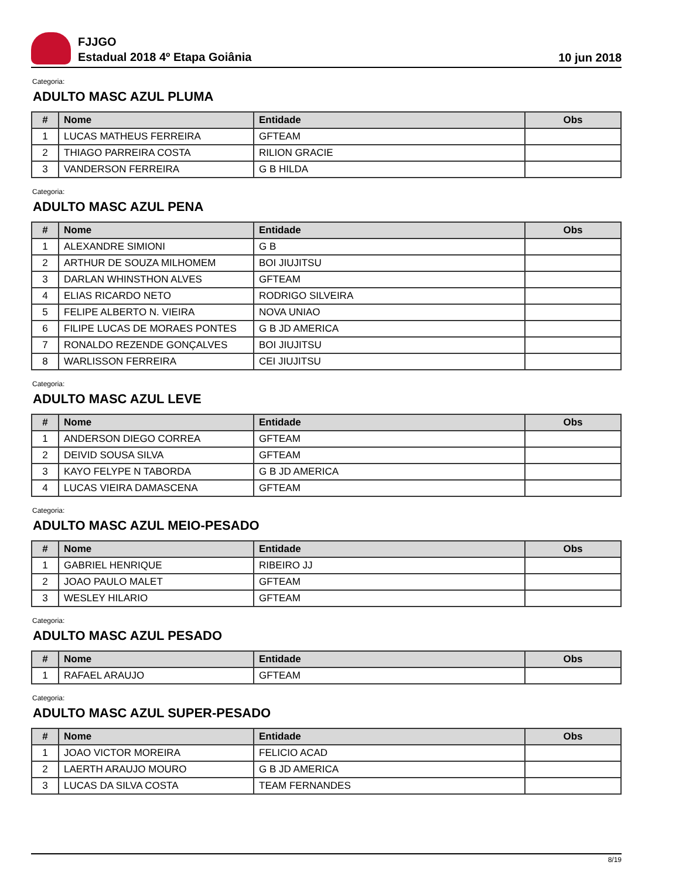FJJGO
Estadual 2018 4º Etapa Goiânia
10 jun 2018
Categoria:
ADULTO MASC AZUL PLUMA
| # | Nome | Entidade | Obs |
| --- | --- | --- | --- |
| 1 | LUCAS MATHEUS FERREIRA | GFTEAM | |
| 2 | THIAGO PARREIRA COSTA | RILION GRACIE | |
| 3 | VANDERSON FERREIRA | G B HILDA | |
Categoria:
ADULTO MASC AZUL PENA
| # | Nome | Entidade | Obs |
| --- | --- | --- | --- |
| 1 | ALEXANDRE SIMIONI | G B | |
| 2 | ARTHUR DE SOUZA MILHOMEM | BOI JIUJITSU | |
| 3 | DARLAN WHINSTHON ALVES | GFTEAM | |
| 4 | ELIAS RICARDO NETO | RODRIGO SILVEIRA | |
| 5 | FELIPE ALBERTO N. VIEIRA | NOVA UNIAO | |
| 6 | FILIPE LUCAS DE MORAES PONTES | G B JD AMERICA | |
| 7 | RONALDO REZENDE GONÇALVES | BOI JIUJITSU | |
| 8 | WARLISSON FERREIRA | CEI JIUJITSU | |
Categoria:
ADULTO MASC AZUL LEVE
| # | Nome | Entidade | Obs |
| --- | --- | --- | --- |
| 1 | ANDERSON DIEGO CORREA | GFTEAM | |
| 2 | DEIVID SOUSA SILVA | GFTEAM | |
| 3 | KAYO FELYPE N TABORDA | G B JD AMERICA | |
| 4 | LUCAS VIEIRA DAMASCENA | GFTEAM | |
Categoria:
ADULTO MASC AZUL MEIO-PESADO
| # | Nome | Entidade | Obs |
| --- | --- | --- | --- |
| 1 | GABRIEL HENRIQUE | RIBEIRO JJ | |
| 2 | JOAO PAULO MALET | GFTEAM | |
| 3 | WESLEY HILARIO | GFTEAM | |
Categoria:
ADULTO MASC AZUL PESADO
| # | Nome | Entidade | Obs |
| --- | --- | --- | --- |
| 1 | RAFAEL ARAUJO | GFTEAM | |
Categoria:
ADULTO MASC AZUL SUPER-PESADO
| # | Nome | Entidade | Obs |
| --- | --- | --- | --- |
| 1 | JOAO VICTOR MOREIRA | FELICIO ACAD | |
| 2 | LAERTH ARAUJO MOURO | G B JD AMERICA | |
| 3 | LUCAS DA SILVA COSTA | TEAM FERNANDES | |
8/19